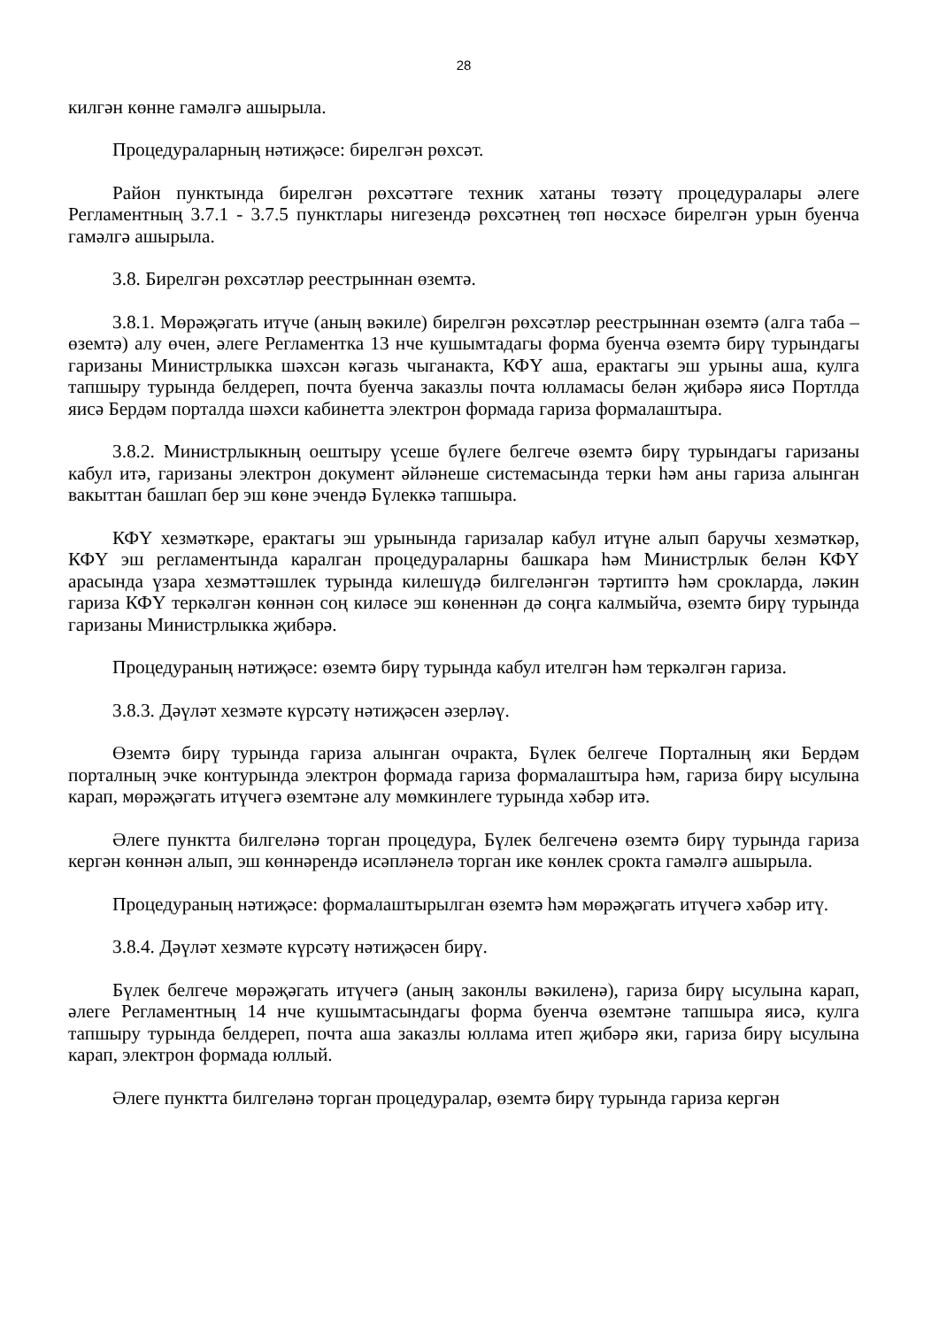28
килгән көнне гамәлгә ашырыла.
Процедураларның нәтиҗәсе: бирелгән рөхсәт.
Район пунктында бирелгән рөхсәттәге техник хатаны төзәтү процедуралары әлеге Регламентның 3.7.1 - 3.7.5 пунктлары нигезендә рөхсәтнең төп нөсхәсе бирелгән урын буенча гамәлгә ашырыла.
3.8. Бирелгән рөхсәтләр реестрыннан өземтә.
3.8.1. Мөрәҗәгать итүче (аның вәкиле) бирелгән рөхсәтләр реестрыннан өземтә (алга таба – өземтә) алу өчен, әлеге Регламентка 13 нче кушымтадагы форма буенча өземтә бирү турындагы гаризаны Министрлыкка шәхсән кәгазь чыганакта, КФҮ аша, ерактагы эш урыны аша, кулга тапшыру турында белдереп, почта буенча заказлы почта юлламасы белән җибәрә яисә Портлда яисә Бердәм порталда шәхси кабинетта электрон формада гариза формалаштыра.
3.8.2. Министрлыкның оештыру үсеше бүлеге белгече өземтә бирү турындагы гаризаны кабул итә, гаризаны электрон документ әйләнеше системасында терки һәм аны гариза алынган вакыттан башлап бер эш көне эчендә Бүлеккә тапшыра.
КФҮ хезмәткәре, ерактагы эш урынында гаризалар кабул итүне алып баручы хезмәткәр, КФҮ эш регламентында каралган процедураларны башкара һәм Министрлык белән КФҮ арасында үзара хезмәттәшлек турында килешүдә билгеләнгән тәртиптә һәм срокларда, ләкин гариза КФҮ теркәлгән көннән соң киләсе эш көненнән дә соңга калмыйча, өземтә бирү турында гаризаны Министрлыкка җибәрә.
Процедураның нәтиҗәсе: өземтә бирү турында кабул ителгән һәм теркәлгән гариза.
3.8.3. Дәүләт хезмәте күрсәтү нәтиҗәсен әзерләү.
Өземтә бирү турында гариза алынган очракта, Бүлек белгече Порталның яки Бердәм порталның эчке контурында электрон формада гариза формалаштыра һәм, гариза бирү ысулына карап, мөрәҗәгать итүчегә өземтәне алу мөмкинлеге турында хәбәр итә.
Әлеге пунктта билгеләнә торган процедура, Бүлек белгеченә өземтә бирү турында гариза кергән көннән алып, эш көннәрендә исәпләнелә торган ике көнлек срокта гамәлгә ашырыла.
Процедураның нәтиҗәсе: формалаштырылган өземтә һәм мөрәҗәгать итүчегә хәбәр итү.
3.8.4. Дәүләт хезмәте күрсәтү нәтиҗәсен бирү.
Бүлек белгече мөрәҗәгать итүчегә (аның законлы вәкиленә), гариза бирү ысулына карап, әлеге Регламентның 14 нче кушымтасындагы форма буенча өземтәне тапшыра яисә, кулга тапшыру турында белдереп, почта аша заказлы юллама итеп җибәрә яки, гариза бирү ысулына карап, электрон формада юллый.
Әлеге пунктта билгеләнә торган процедуралар, өземтә бирү турында гариза кергән